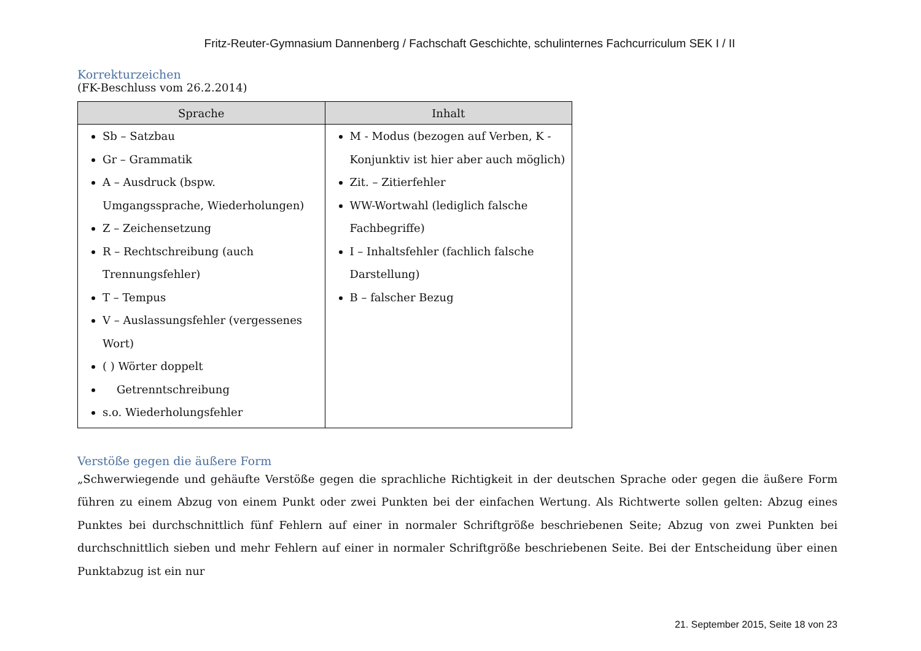Fritz-Reuter-Gymnasium Dannenberg / Fachschaft Geschichte, schulinternes Fachcurriculum SEK I / II
Korrekturzeichen
(FK-Beschluss vom 26.2.2014)
| Sprache | Inhalt |
| --- | --- |
| Sb – Satzbau Gr – Grammatik A – Ausdruck (bspw. Umgangssprache, Wiederholungen) Z – Zeichensetzung R – Rechtschreibung (auch Trennungsfehler) T – Tempus V – Auslassungsfehler (vergessenes Wort) ( ) Wörter doppelt Getrenntschreibung s.o. Wiederholungsfehler | M - Modus (bezogen auf Verben, K - Konjunktiv ist hier aber auch möglich) Zit. – Zitierfehler WW-Wortwahl (lediglich falsche Fachbegriffe) I – Inhaltsfehler (fachlich falsche Darstellung) B – falscher Bezug |
Verstöße gegen die äußere Form
„Schwerwiegende und gehäufte Verstöße gegen die sprachliche Richtigkeit in der deutschen Sprache oder gegen die äußere Form führen zu einem Abzug von einem Punkt oder zwei Punkten bei der einfachen Wertung. Als Richtwerte sollen gelten: Abzug eines Punktes bei durchschnittlich fünf Fehlern auf einer in normaler Schriftgröße beschriebenen Seite; Abzug von zwei Punkten bei durchschnittlich sieben und mehr Fehlern auf einer in normaler Schriftgröße beschriebenen Seite. Bei der Entscheidung über einen Punktabzug ist ein nur
21. September 2015, Seite 18 von 23